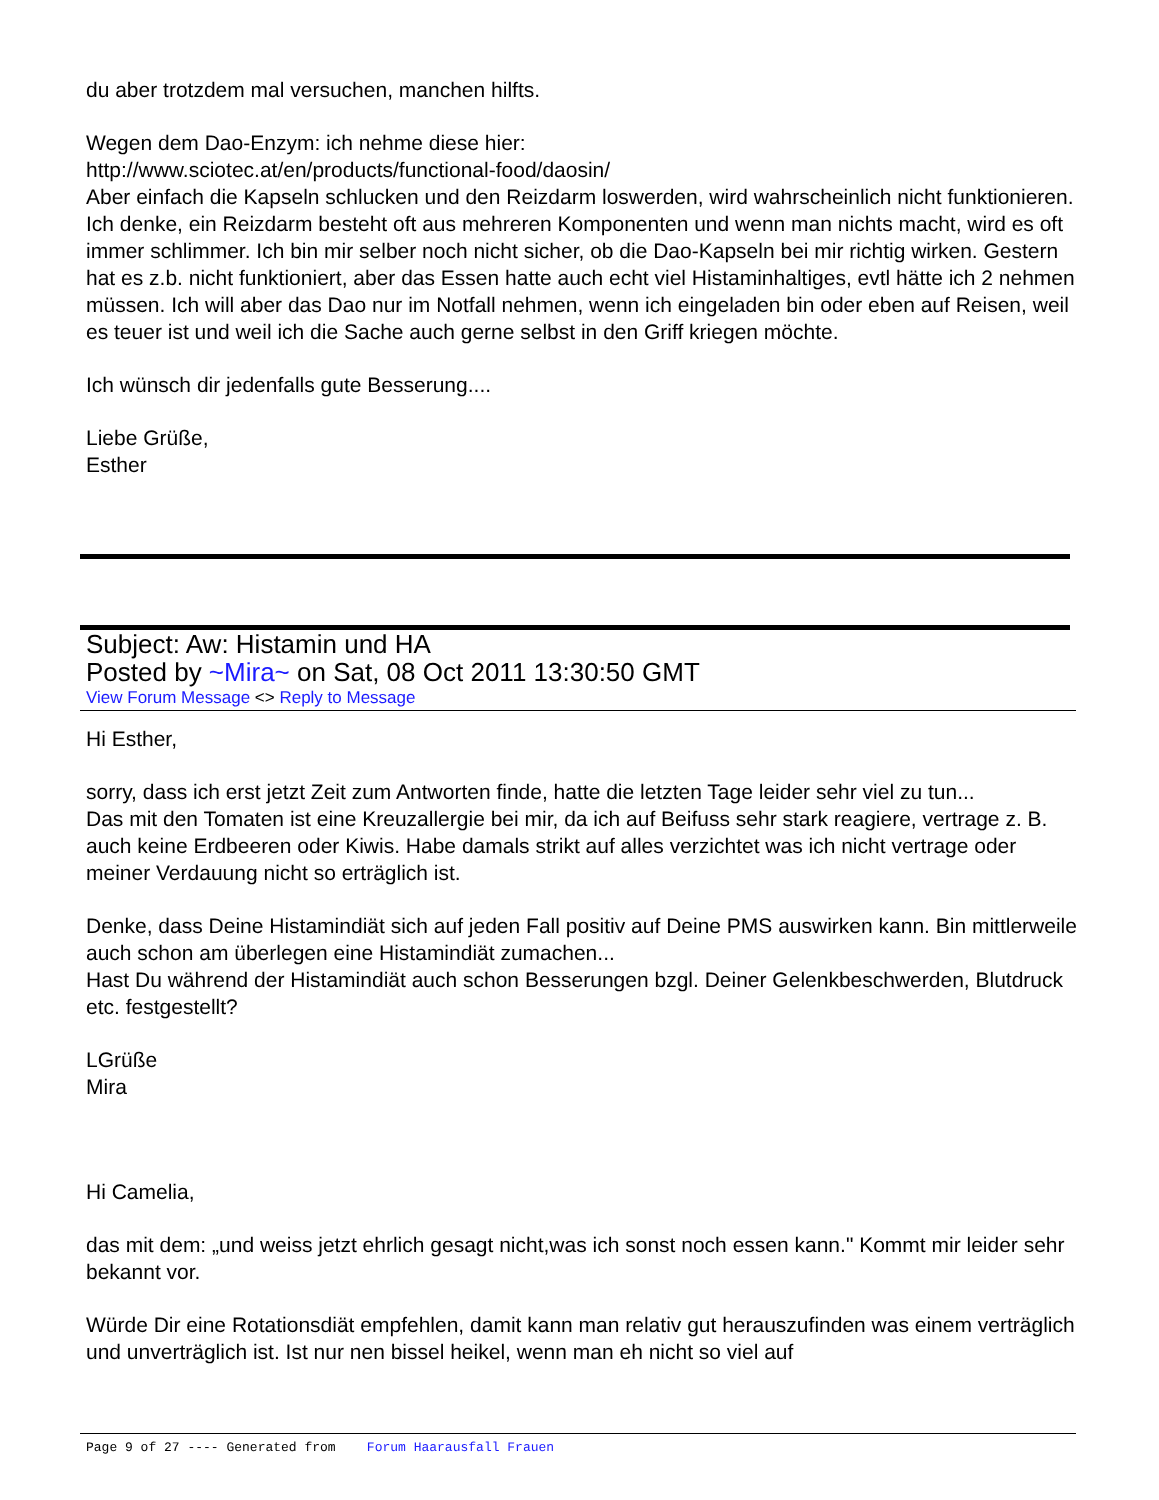du aber trotzdem mal versuchen, manchen hilfts.
Wegen dem Dao-Enzym: ich nehme diese hier:
http://www.sciotec.at/en/products/functional-food/daosin/
Aber einfach die Kapseln schlucken und den Reizdarm loswerden, wird wahrscheinlich nicht funktionieren. Ich denke, ein Reizdarm besteht oft aus mehreren Komponenten und wenn man nichts macht, wird es oft immer schlimmer. Ich bin mir selber noch nicht sicher, ob die Dao-Kapseln bei mir richtig wirken. Gestern hat es z.b. nicht funktioniert, aber das Essen hatte auch echt viel Histaminhaltiges, evtl hätte ich 2 nehmen müssen. Ich will aber das Dao nur im Notfall nehmen, wenn ich eingeladen bin oder eben auf Reisen, weil es teuer ist und weil ich die Sache auch gerne selbst in den Griff kriegen möchte.
Ich wünsch dir jedenfalls gute Besserung....
Liebe Grüße,
Esther
Subject: Aw: Histamin und HA
Posted by ~Mira~ on Sat, 08 Oct 2011 13:30:50 GMT
View Forum Message <> Reply to Message
Hi Esther,
sorry, dass ich erst jetzt Zeit zum Antworten finde, hatte die letzten Tage leider sehr viel zu tun...
Das mit den Tomaten ist eine Kreuzallergie bei mir, da ich auf Beifuss sehr stark reagiere, vertrage z. B. auch keine Erdbeeren oder Kiwis. Habe damals strikt auf alles verzichtet was ich nicht vertrage oder meiner Verdauung nicht so erträglich ist.
Denke, dass Deine Histamindiät sich auf jeden Fall positiv auf Deine PMS auswirken kann. Bin mittlerweile auch schon am überlegen eine Histamindiät zumachen...
Hast Du während der Histamindiät auch schon Besserungen bzgl. Deiner Gelenkbeschwerden, Blutdruck etc. festgestellt?
LGrüße
Mira
Hi Camelia,
das mit dem: „und weiss jetzt ehrlich gesagt nicht,was ich sonst noch essen kann." Kommt mir leider sehr bekannt vor.
Würde Dir eine Rotationsdiät empfehlen, damit kann man relativ gut herauszufinden was einem verträglich und unverträglich ist. Ist nur nen bissel heikel, wenn man eh nicht so viel auf
Page 9 of 27 ---- Generated from Forum Haarausfall Frauen